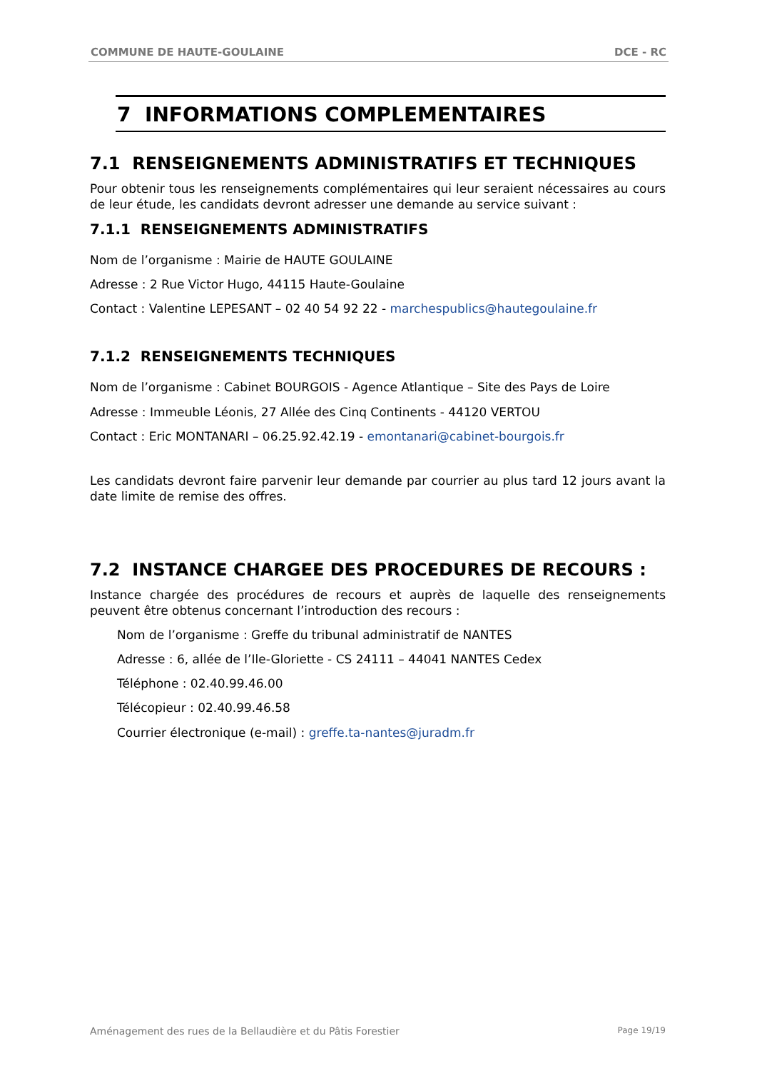COMMUNE DE HAUTE-GOULAINE DCE - RC
7 INFORMATIONS COMPLEMENTAIRES
7.1 RENSEIGNEMENTS ADMINISTRATIFS ET TECHNIQUES
Pour obtenir tous les renseignements complémentaires qui leur seraient nécessaires au cours de leur étude, les candidats devront adresser une demande au service suivant :
7.1.1 RENSEIGNEMENTS ADMINISTRATIFS
Nom de l’organisme : Mairie de HAUTE GOULAINE
Adresse : 2 Rue Victor Hugo, 44115 Haute-Goulaine
Contact : Valentine LEPESANT – 02 40 54 92 22 - marchespublics@hautegoulaine.fr
7.1.2 RENSEIGNEMENTS TECHNIQUES
Nom de l’organisme : Cabinet BOURGOIS - Agence Atlantique – Site des Pays de Loire
Adresse : Immeuble Léonis, 27 Allée des Cinq Continents - 44120 VERTOU
Contact : Eric MONTANARI – 06.25.92.42.19 - emontanari@cabinet-bourgois.fr
Les candidats devront faire parvenir leur demande par courrier au plus tard 12 jours avant la date limite de remise des offres.
7.2 INSTANCE CHARGEE DES PROCEDURES DE RECOURS :
Instance chargée des procédures de recours et auprès de laquelle des renseignements peuvent être obtenus concernant l’introduction des recours :
Nom de l’organisme : Greffe du tribunal administratif de NANTES
Adresse : 6, allée de l’Ile-Gloriette - CS 24111 – 44041 NANTES Cedex
Téléphone : 02.40.99.46.00
Télécopieur : 02.40.99.46.58
Courrier électronique (e-mail) : greffe.ta-nantes@juradm.fr
Aménagement des rues de la Bellaudière et du Pâtis Forestier Page 19/19